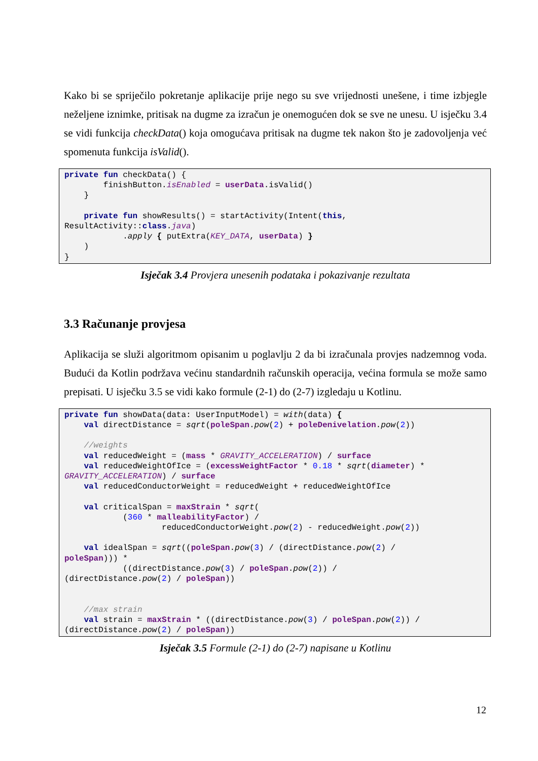Kako bi se spriječilo pokretanje aplikacije prije nego su sve vrijednosti unešene, i time izbjegle neželjene iznimke, pritisak na dugme za izračun je onemogućen dok se sve ne unesu. U isječku 3.4 se vidi funkcija checkData() koja omogućava pritisak na dugme tek nakon što je zadovoljenja već spomenuta funkcija isValid().
private fun checkData() {
        finishButton.isEnabled = userData.isValid()
    }

    private fun showResults() = startActivity(Intent(this,
ResultActivity::class.java)
            .apply { putExtra(KEY_DATA, userData) }
    )
}
Isječak 3.4 Provjera unesenih podataka i pokazivanje rezultata
3.3 Računanje provjesa
Aplikacija se služi algoritmom opisanim u poglavlju 2 da bi izračunala provjes nadzemnog voda. Budući da Kotlin podržava većinu standardnih računskih operacija, većina formula se može samo prepisati. U isječku 3.5 se vidi kako formule (2-1) do (2-7) izgledaju u Kotlinu.
private fun showData(data: UserInputModel) = with(data) {
    val directDistance = sqrt(poleSpan.pow(2) + poleDenivelation.pow(2))

    //weights
    val reducedWeight = (mass * GRAVITY_ACCELERATION) / surface
    val reducedWeightOfIce = (excessWeightFactor * 0.18 * sqrt(diameter) *
GRAVITY_ACCELERATION) / surface
    val reducedConductorWeight = reducedWeight + reducedWeightOfIce

    val criticalSpan = maxStrain * sqrt(
            (360 * malleabilityFactor) /
                    reducedConductorWeight.pow(2) - reducedWeight.pow(2))

    val idealSpan = sqrt((poleSpan.pow(3) / (directDistance.pow(2) /
poleSpan))) *
            ((directDistance.pow(3) / poleSpan.pow(2)) /
(directDistance.pow(2) / poleSpan))


    //max strain
    val strain = maxStrain * ((directDistance.pow(3) / poleSpan.pow(2)) /
(directDistance.pow(2) / poleSpan))
Isječak 3.5 Formule (2-1) do (2-7) napisane u Kotlinu
12